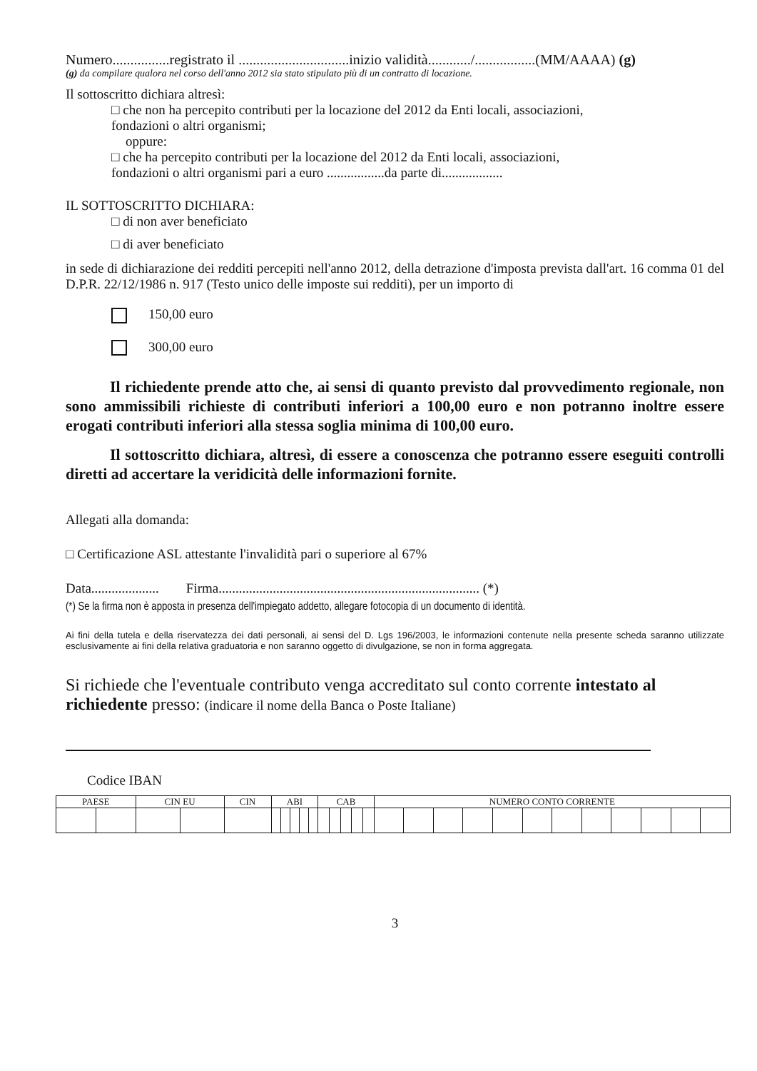Numero................registrato il ...............................inizio validità............/.................(MM/AAAA) (g)
(g) da compilare qualora nel corso dell'anno 2012 sia stato stipulato più di un contratto di locazione.
Il sottoscritto dichiara altresì:
□ che non ha percepito contributi per la locazione del 2012 da Enti locali, associazioni,
fondazioni o altri organismi;
oppure:
□ che ha percepito contributi per la locazione del 2012 da Enti locali, associazioni,
fondazioni o altri organismi pari a euro .................da parte di..................
IL SOTTOSCRITTO DICHIARA:
□ di non aver beneficiato
□ di aver beneficiato
in sede di dichiarazione dei redditi percepiti nell'anno 2012, della detrazione d'imposta prevista dall'art. 16 comma 01 del D.P.R. 22/12/1986 n. 917 (Testo unico delle imposte sui redditi), per un importo di
150,00 euro
300,00 euro
Il richiedente prende atto che, ai sensi di quanto previsto dal provvedimento regionale, non sono ammissibili richieste di contributi inferiori a 100,00 euro e non potranno inoltre essere erogati contributi inferiori alla stessa soglia minima di 100,00 euro.
Il sottoscritto dichiara, altresì, di essere a conoscenza che potranno essere eseguiti controlli diretti ad accertare la veridicità delle informazioni fornite.
Allegati alla domanda:
□ Certificazione ASL attestante l'invalidità pari o superiore al 67%
Data.................... Firma............................................................................. (*)
(*) Se la firma non è apposta in presenza dell'impiegato addetto, allegare fotocopia di un documento di identità.
Ai fini della tutela e della riservatezza dei dati personali, ai sensi del D. Lgs 196/2003, le informazioni contenute nella presente scheda saranno utilizzate esclusivamente ai fini della relativa graduatoria e non saranno oggetto di divulgazione, se non in forma aggregata.
Si richiede che l'eventuale contributo venga accreditato sul conto corrente intestato al richiedente presso: (indicare il nome della Banca o Poste Italiane)
Codice IBAN
| PAESE | | CIN EU | | CIN | ABI | | | | | CAB | | | | | NUMERO CONTO CORRENTE | | | | | | | | | | | |
3